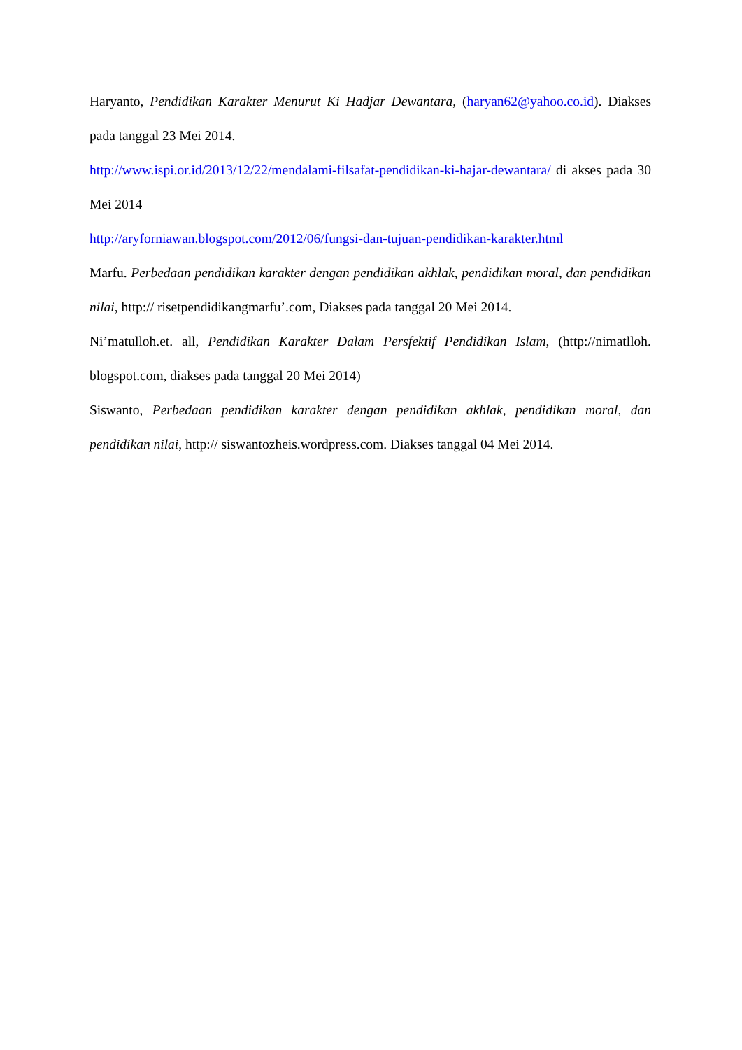Haryanto, Pendidikan Karakter Menurut Ki Hadjar Dewantara, (haryan62@yahoo.co.id). Diakses pada tanggal 23 Mei 2014.
http://www.ispi.or.id/2013/12/22/mendalami-filsafat-pendidikan-ki-hajar-dewantara/ di akses pada 30 Mei 2014
http://aryforniawan.blogspot.com/2012/06/fungsi-dan-tujuan-pendidikan-karakter.html
Marfu. Perbedaan pendidikan karakter dengan pendidikan akhlak, pendidikan moral, dan pendidikan nilai, http:// risetpendidikangmarfu’.com, Diakses pada tanggal 20 Mei 2014.
Ni’matulloh.et. all, Pendidikan Karakter Dalam Persfektif Pendidikan Islam, (http://nimatlloh. blogspot.com, diakses pada tanggal 20 Mei 2014)
Siswanto, Perbedaan pendidikan karakter dengan pendidikan akhlak, pendidikan moral, dan pendidikan nilai, http:// siswantozheis.wordpress.com. Diakses tanggal 04 Mei 2014.